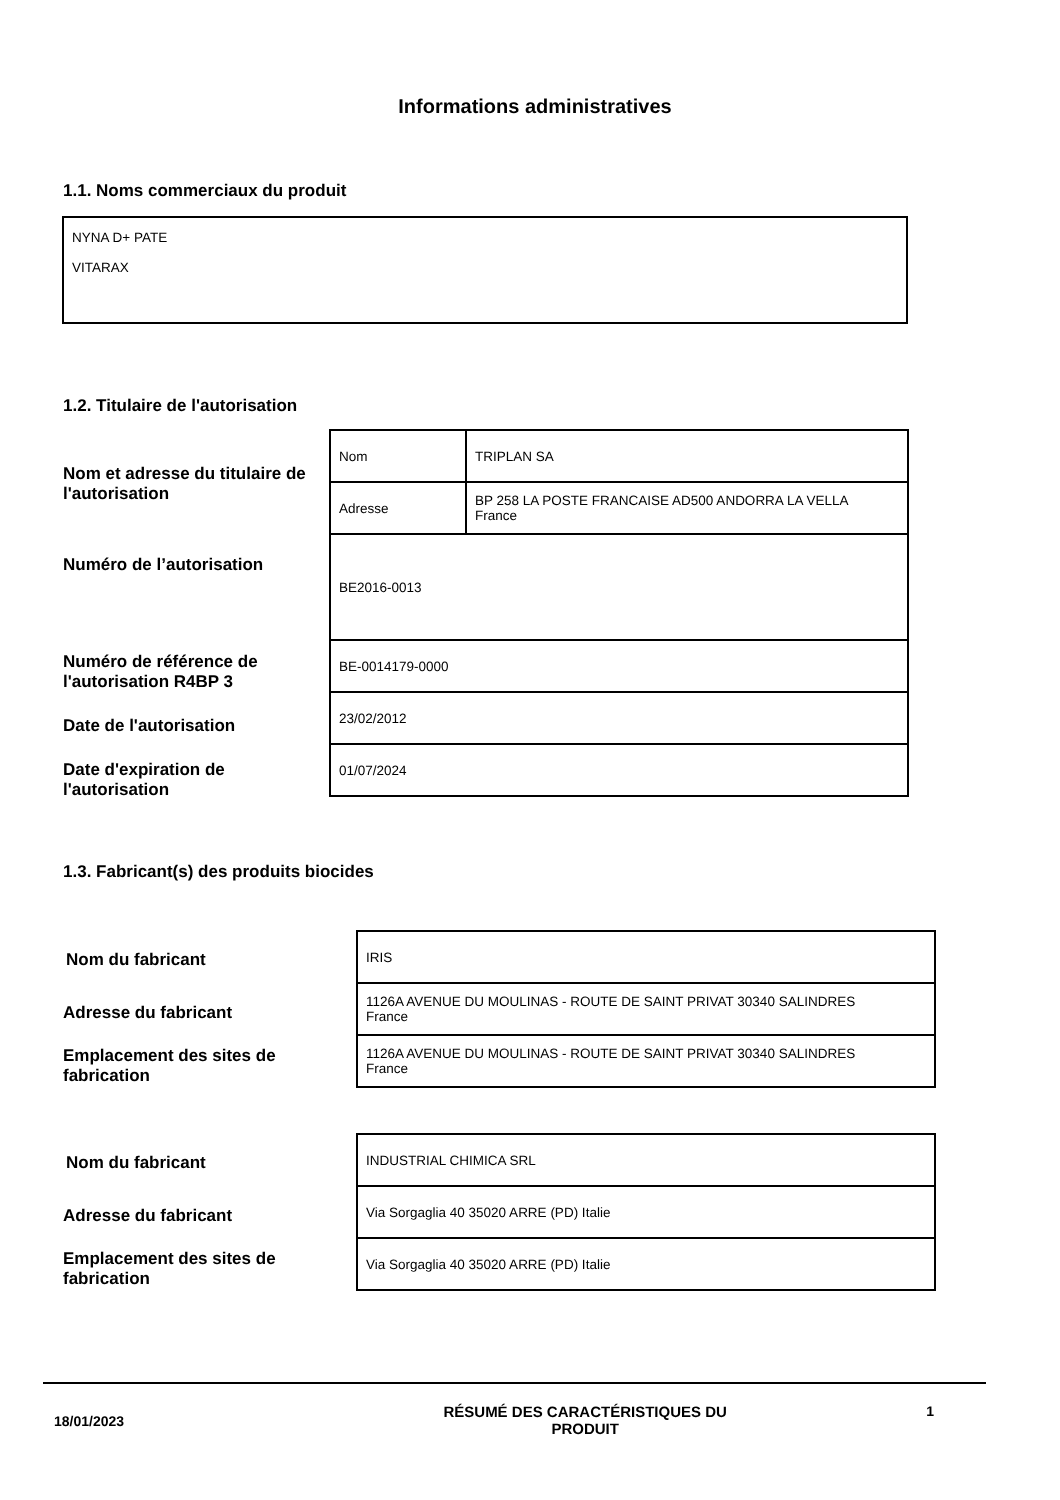Informations administratives
1.1. Noms commerciaux du produit
NYNA D+ PATE
VITARAX
1.2. Titulaire de l'autorisation
Nom et adresse du titulaire de
l'autorisation
| Nom | TRIPLAN SA |
| Adresse | BP 258 LA POSTE FRANCAISE AD500 ANDORRA LA VELLA France |
| BE2016-0013 | |
| BE-0014179-0000 | |
| 23/02/2012 | |
| 01/07/2024 | |
Numéro de l’autorisation
Numéro de référence de
l'autorisation R4BP 3
Date de l'autorisation
Date d'expiration de
l'autorisation
1.3. Fabricant(s) des produits biocides
Nom du fabricant
Adresse du fabricant
Emplacement des sites de
fabrication
| IRIS |
| 1126A AVENUE DU MOULINAS - ROUTE DE SAINT PRIVAT 30340 SALINDRES France |
| 1126A AVENUE DU MOULINAS - ROUTE DE SAINT PRIVAT 30340 SALINDRES France |
Nom du fabricant
Adresse du fabricant
Emplacement des sites de
fabrication
| INDUSTRIAL CHIMICA SRL |
| Via Sorgaglia 40 35020 ARRE (PD) Italie |
| Via Sorgaglia 40 35020 ARRE (PD) Italie |
18/01/2023
RÉSUMÉ DES CARACTÉRISTIQUES DU
PRODUIT
1